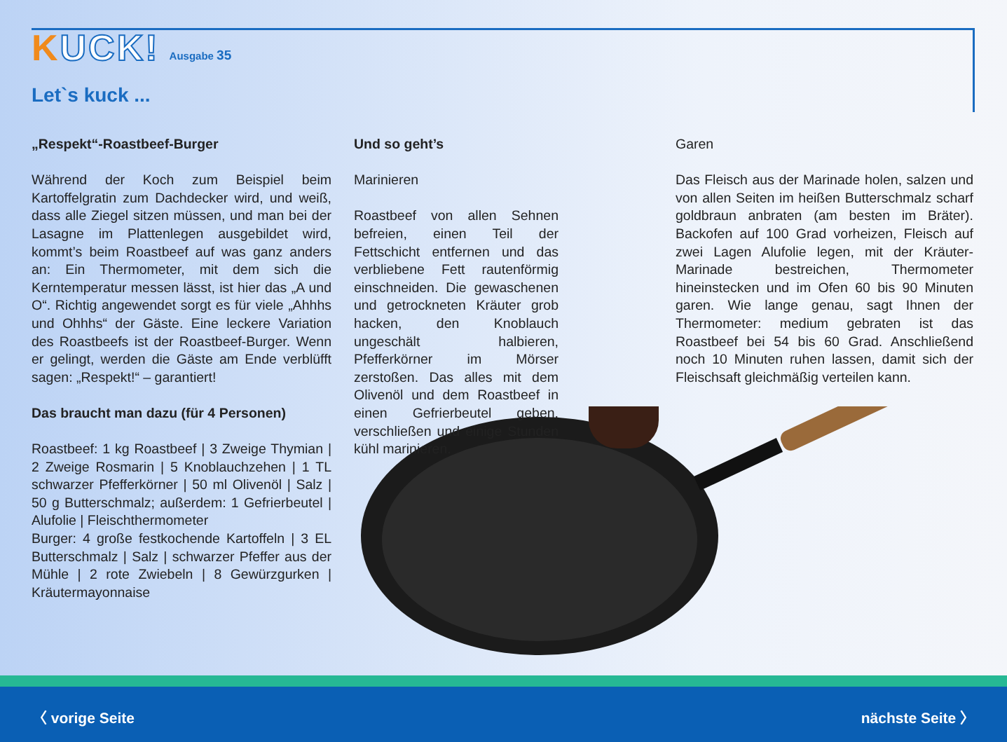KUCK!
Ausgabe 35
Let`s kuck ...
„Respekt“-Roastbeef-Burger
Während der Koch zum Beispiel beim Kartoffelgratin zum Dachdecker wird, und weiß, dass alle Ziegel sitzen müssen, und man bei der Lasagne im Plattenlegen ausgebildet wird, kommt’s beim Roastbeef auf was ganz anders an: Ein Thermometer, mit dem sich die Kerntemperatur messen lässt, ist hier das „A und O“. Richtig angewendet sorgt es für viele „Ahhhs und Ohhhs“ der Gäste. Eine leckere Variation des Roastbeefs ist der Roastbeef-Burger. Wenn er gelingt, werden die Gäste am Ende verblüfft sagen: „Respekt!“ – garantiert!
Das braucht man dazu (für 4 Personen)
Roastbeef: 1 kg Roastbeef | 3 Zweige Thymian | 2 Zweige Rosmarin | 5 Knoblauchzehen | 1 TL schwarzer Pfefferkörner | 50 ml Olivenöl | Salz | 50 g Butterschmalz; außerdem: 1 Gefrierbeutel | Alufolie | Fleischthermometer
Burger: 4 große festkochende Kartoffeln | 3 EL Butterschmalz | Salz | schwarzer Pfeffer aus der Mühle | 2 rote Zwiebeln | 8 Gewürzgurken | Kräutermayonnaise
Und so geht’s
Marinieren
Roastbeef von allen Sehnen befreien, einen Teil der Fettschicht entfernen und das verbliebene Fett rautenförmig einschneiden. Die gewaschenen und getrockneten Kräuter grob hacken, den Knoblauch ungeschält halbieren, Pfefferkörner im Mörser zerstoßen. Das alles mit dem Olivenöl und dem Roastbeef in einen Gefrierbeutel geben, verschließen und einige Stunden kühl marinieren.
Garen
Das Fleisch aus der Marinade holen, salzen und von allen Seiten im heißen Butterschmalz scharf goldbraun anbraten (am besten im Bräter). Backofen auf 100 Grad vorheizen, Fleisch auf zwei Lagen Alufolie legen, mit der Kräuter-Marinade bestreichen, Thermometer hineinstecken und im Ofen 60 bis 90 Minuten garen. Wie lange genau, sagt Ihnen der Thermometer: medium gebraten ist das Roastbeef bei 54 bis 60 Grad. Anschließend noch 10 Minuten ruhen lassen, damit sich der Fleischsaft gleichmäßig verteilen kann.
〈 vorige Seite nächste Seite 〉